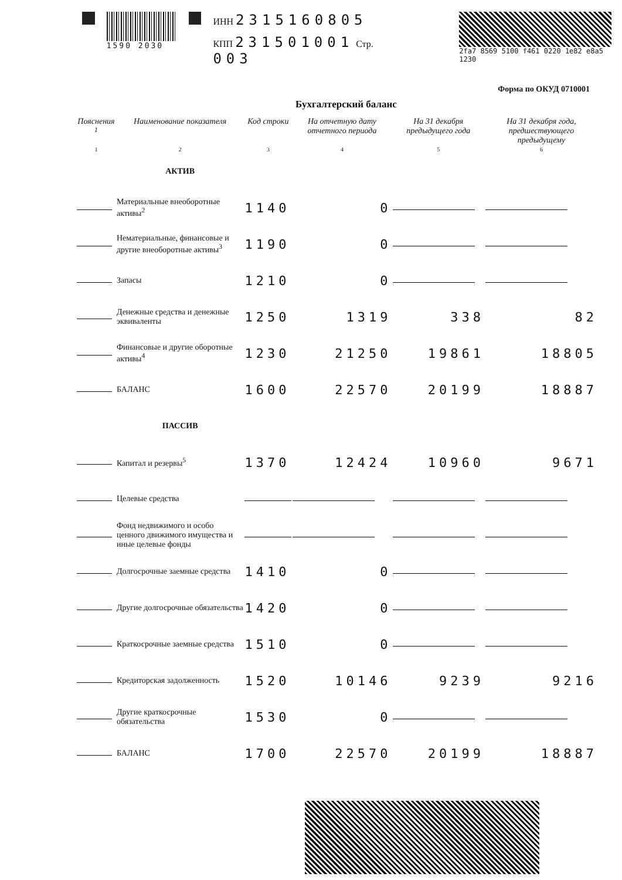1590 2030
ИНН 2315160805
КПП 231501001 Стр. 003
2fa7 8569 5100 f461 0220 1e82 e8a5 1230
Форма по ОКУД 0710001
Бухгалтерский баланс
| Пояснения <sup>1</sup> | Наименование показателя | Код строки | На отчетную дату отчетного периода | На 31 декабря предыдущего года | На 31 декабря года, предшествующего предыдущему |
| --- | --- | --- | --- | --- | --- |
| 1 | 2 | 3 | 4 | 5 | 6 |
| | АКТИВ | | | | |
| | Материальные внеоборотные активы<sup>2</sup> | 1140 | 0 | | |
| | Нематериальные, финансовые и другие внеоборотные активы<sup>3</sup> | 1190 | 0 | | |
| | Запасы | 1210 | 0 | | |
| | Денежные средства и денежные эквиваленты | 1250 | 1319 | 338 | 82 |
| | Финансовые и другие оборотные активы<sup>4</sup> | 1230 | 21250 | 19861 | 18805 |
| | БАЛАНС | 1600 | 22570 | 20199 | 18887 |
| | ПАССИВ | | | | |
| | Капитал и резервы<sup>5</sup> | 1370 | 12424 | 10960 | 9671 |
| | Целевые средства | | | | |
| | Фонд недвижимого и особо ценного движимого имущества и иные целевые фонды | | | | |
| | Долгосрочные заемные средства | 1410 | 0 | | |
| | Другие долгосрочные обязательства | 1420 | 0 | | |
| | Краткосрочные заемные средства | 1510 | 0 | | |
| | Кредиторская задолженность | 1520 | 10146 | 9239 | 9216 |
| | Другие краткосрочные обязательства | 1530 | 0 | | |
| | БАЛАНС | 1700 | 22570 | 20199 | 18887 |